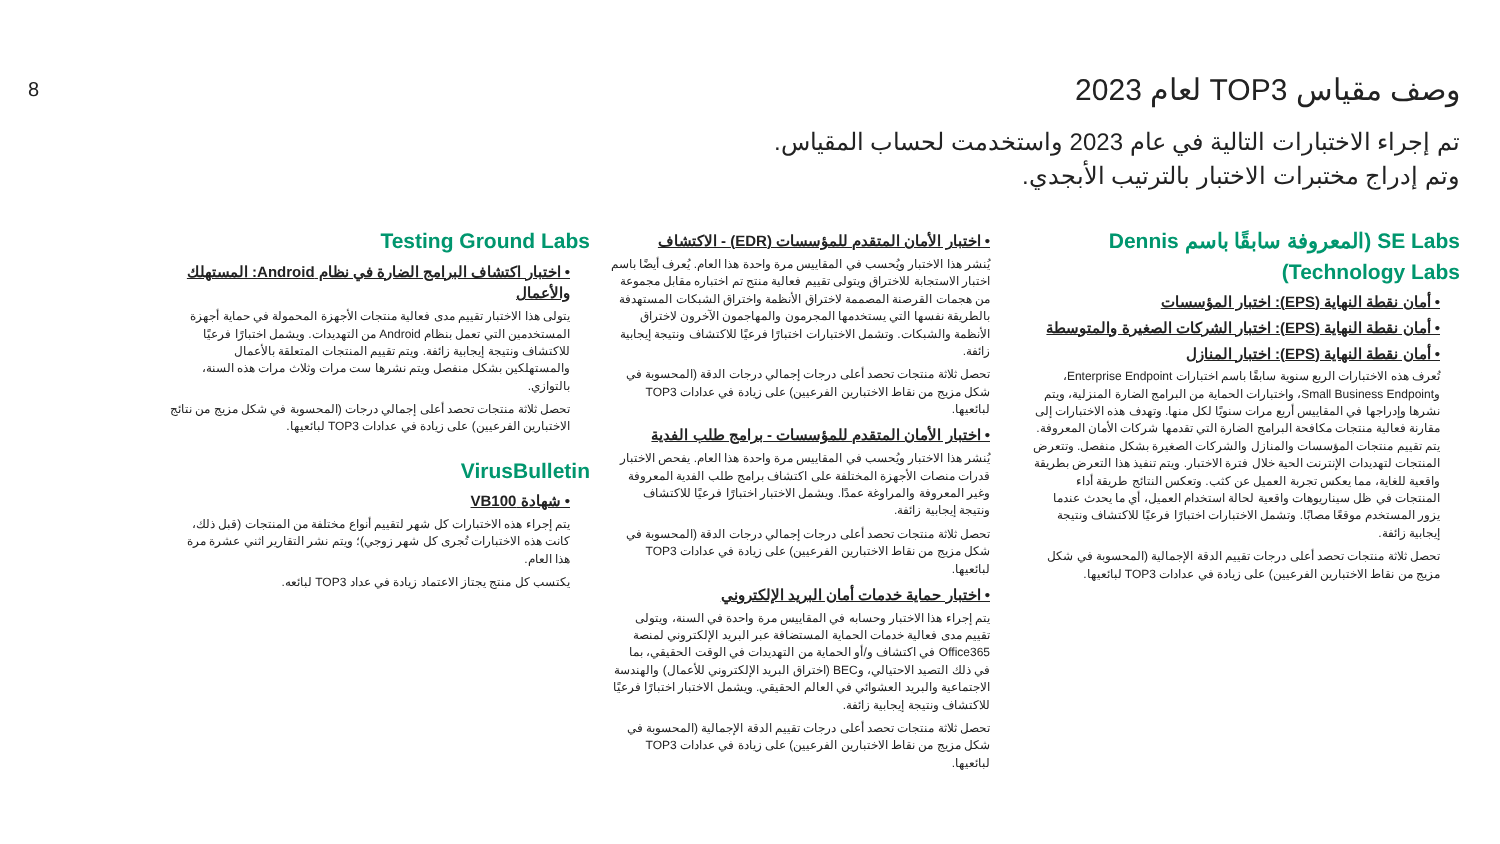8
وصف مقياس TOP3 لعام 2023
تم إجراء الاختبارات التالية في عام 2023 واستخدمت لحساب المقياس.
وتم إدراج مختبرات الاختبار بالترتيب الأبجدي.
SE Labs (المعروفة سابقًا باسم Dennis Technology Labs)
• أمان نقطة النهاية (EPS): اختبار المؤسسات
• أمان نقطة النهاية (EPS): اختبار الشركات الصغيرة والمتوسطة
• أمان نقطة النهاية (EPS): اختبار المنازل
تُعرف هذه الاختبارات الربع سنوية سابقًا باسم اختبارات Enterprise Endpoint، وSmall Business Endpoint، واختبارات الحماية من البرامج الضارة المنزلية، ويتم نشرها وإدراجها في المقاييس أربع مرات سنويًا لكل منها. وتهدف هذه الاختبارات إلى مقارنة فعالية منتجات مكافحة البرامج الضارة التي تقدمها شركات الأمان المعروفة. يتم تقييم منتجات المؤسسات والمنازل والشركات الصغيرة بشكل منفصل. وتتعرض المنتجات لتهديدات الإنترنت الحية خلال فترة الاختبار. ويتم تنفيذ هذا التعرض بطريقة واقعية للغاية، مما يعكس تجربة العميل عن كثب. وتعكس النتائج طريقة أداء المنتجات في ظل سيناريوهات واقعية لحالة استخدام العميل، أي ما يحدث عندما يزور المستخدم موقعًا مصابًا. وتشمل الاختبارات اختبارًا فرعيًا للاكتشاف ونتيجة إيجابية زائفة.
تحصل ثلاثة منتجات تحصد أعلى درجات تقييم الدقة الإجمالية (المحسوبة في شكل مزيج من نقاط الاختبارين الفرعيين) على زيادة في عدادات TOP3 لبائعيها.
• اختبار الأمان المتقدم للمؤسسات (EDR) - الاكتشاف
يُنشر هذا الاختبار ويُحسب في المقاييس مرة واحدة هذا العام. يُعرف أيضًا باسم اختبار الاستجابة للاختراق ويتولى تقييم فعالية منتج تم اختباره مقابل مجموعة من هجمات القرصنة المصممة لاختراق الأنظمة واختراق الشبكات المستهدفة بالطريقة نفسها التي يستخدمها المجرمون والمهاجمون الآخرون لاختراق الأنظمة والشبكات. وتشمل الاختبارات اختبارًا فرعيًا للاكتشاف ونتيجة إيجابية زائفة.
تحصل ثلاثة منتجات تحصد أعلى درجات إجمالي درجات الدقة (المحسوبة في شكل مزيج من نقاط الاختبارين الفرعيين) على زيادة في عدادات TOP3 لبائعيها.
• اختبار الأمان المتقدم للمؤسسات - برامج طلب الفدية
يُنشر هذا الاختبار ويُحسب في المقاييس مرة واحدة هذا العام. يفحص الاختبار قدرات منصات الأجهزة المختلفة على اكتشاف برامج طلب الفدية المعروفة وغير المعروفة والمراوغة عمدًا. ويشمل الاختبار اختبارًا فرعيًا للاكتشاف ونتيجة إيجابية زائفة.
تحصل ثلاثة منتجات تحصد أعلى درجات إجمالي درجات الدقة (المحسوبة في شكل مزيج من نقاط الاختبارين الفرعيين) على زيادة في عدادات TOP3 لبائعيها.
• اختبار حماية خدمات أمان البريد الإلكتروني
يتم إجراء هذا الاختبار وحسابه في المقاييس مرة واحدة في السنة، ويتولى تقييم مدى فعالية خدمات الحماية المستضافة عبر البريد الإلكتروني لمنصة Office365 في اكتشاف و/أو الحماية من التهديدات في الوقت الحقيقي، بما في ذلك التصيد الاحتيالي، وBEC (اختراق البريد الإلكتروني للأعمال) والهندسة الاجتماعية والبريد العشوائي في العالم الحقيقي. ويشمل الاختبار اختبارًا فرعيًا للاكتشاف ونتيجة إيجابية زائفة.
تحصل ثلاثة منتجات تحصد أعلى درجات تقييم الدقة الإجمالية (المحسوبة في شكل مزيج من نقاط الاختبارين الفرعيين) على زيادة في عدادات TOP3 لبائعيها.
Testing Ground Labs
• اختبار اكتشاف البرامج الضارة في نظام Android: المستهلك والأعمال
يتولى هذا الاختبار تقييم مدى فعالية منتجات الأجهزة المحمولة في حماية أجهزة المستخدمين التي تعمل بنظام Android من التهديدات. ويشمل اختبارًا فرعيًا للاكتشاف ونتيجة إيجابية زائفة. ويتم تقييم المنتجات المتعلقة بالأعمال والمستهلكين بشكل منفصل ويتم نشرها ست مرات وثلاث مرات هذه السنة، بالتوازي.
تحصل ثلاثة منتجات تحصد أعلى إجمالي درجات (المحسوبة في شكل مزيج من نتائج الاختبارين الفرعيين) على زيادة في عدادات TOP3 لبائعيها.
VirusBulletin
• شهادة VB100
يتم إجراء هذه الاختبارات كل شهر لتقييم أنواع مختلفة من المنتجات (قبل ذلك، كانت هذه الاختبارات تُجرى كل شهر زوجي)؛ ويتم نشر التقارير اثني عشرة مرة هذا العام.
يكتسب كل منتج يجتاز الاعتماد زيادة في عداد TOP3 لبائعه.